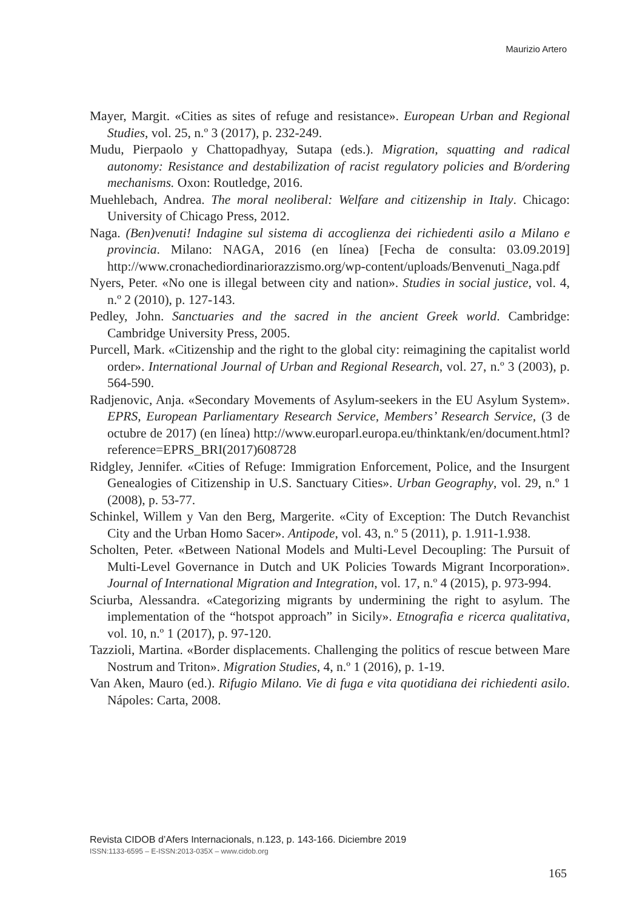Maurizio Artero
Mayer, Margit. «Cities as sites of refuge and resistance». European Urban and Regional Studies, vol. 25, n.º 3 (2017), p. 232-249.
Mudu, Pierpaolo y Chattopadhyay, Sutapa (eds.). Migration, squatting and radical autonomy: Resistance and destabilization of racist regulatory policies and B/ordering mechanisms. Oxon: Routledge, 2016.
Muehlebach, Andrea. The moral neoliberal: Welfare and citizenship in Italy. Chicago: University of Chicago Press, 2012.
Naga. (Ben)venuti! Indagine sul sistema di accoglienza dei richiedenti asilo a Milano e provincia. Milano: NAGA, 2016 (en línea) [Fecha de consulta: 03.09.2019] http://www.cronachediordinariorazzismo.org/wp-content/uploads/Benvenuti_Naga.pdf
Nyers, Peter. «No one is illegal between city and nation». Studies in social justice, vol. 4, n.º 2 (2010), p. 127-143.
Pedley, John. Sanctuaries and the sacred in the ancient Greek world. Cambridge: Cambridge University Press, 2005.
Purcell, Mark. «Citizenship and the right to the global city: reimagining the capitalist world order». International Journal of Urban and Regional Research, vol. 27, n.º 3 (2003), p. 564-590.
Radjenovic, Anja. «Secondary Movements of Asylum-seekers in the EU Asylum System». EPRS, European Parliamentary Research Service, Members’ Research Service, (3 de octubre de 2017) (en línea) http://www.europarl.europa.eu/thinktank/en/document.html?reference=EPRS_BRI(2017)608728
Ridgley, Jennifer. «Cities of Refuge: Immigration Enforcement, Police, and the Insurgent Genealogies of Citizenship in U.S. Sanctuary Cities». Urban Geography, vol. 29, n.º 1 (2008), p. 53-77.
Schinkel, Willem y Van den Berg, Margerite. «City of Exception: The Dutch Revanchist City and the Urban Homo Sacer». Antipode, vol. 43, n.º 5 (2011), p. 1.911-1.938.
Scholten, Peter. «Between National Models and Multi-Level Decoupling: The Pursuit of Multi-Level Governance in Dutch and UK Policies Towards Migrant Incorporation». Journal of International Migration and Integration, vol. 17, n.º 4 (2015), p. 973-994.
Sciurba, Alessandra. «Categorizing migrants by undermining the right to asylum. The implementation of the “hotspot approach” in Sicily». Etnografia e ricerca qualitativa, vol. 10, n.º 1 (2017), p. 97-120.
Tazzioli, Martina. «Border displacements. Challenging the politics of rescue between Mare Nostrum and Triton». Migration Studies, 4, n.º 1 (2016), p. 1-19.
Van Aken, Mauro (ed.). Rifugio Milano. Vie di fuga e vita quotidiana dei richiedenti asilo. Nápoles: Carta, 2008.
Revista CIDOB d’Afers Internacionals, n.123, p. 143-166. Diciembre 2019
ISSN:1133-6595 – E-ISSN:2013-035X – www.cidob.org
165